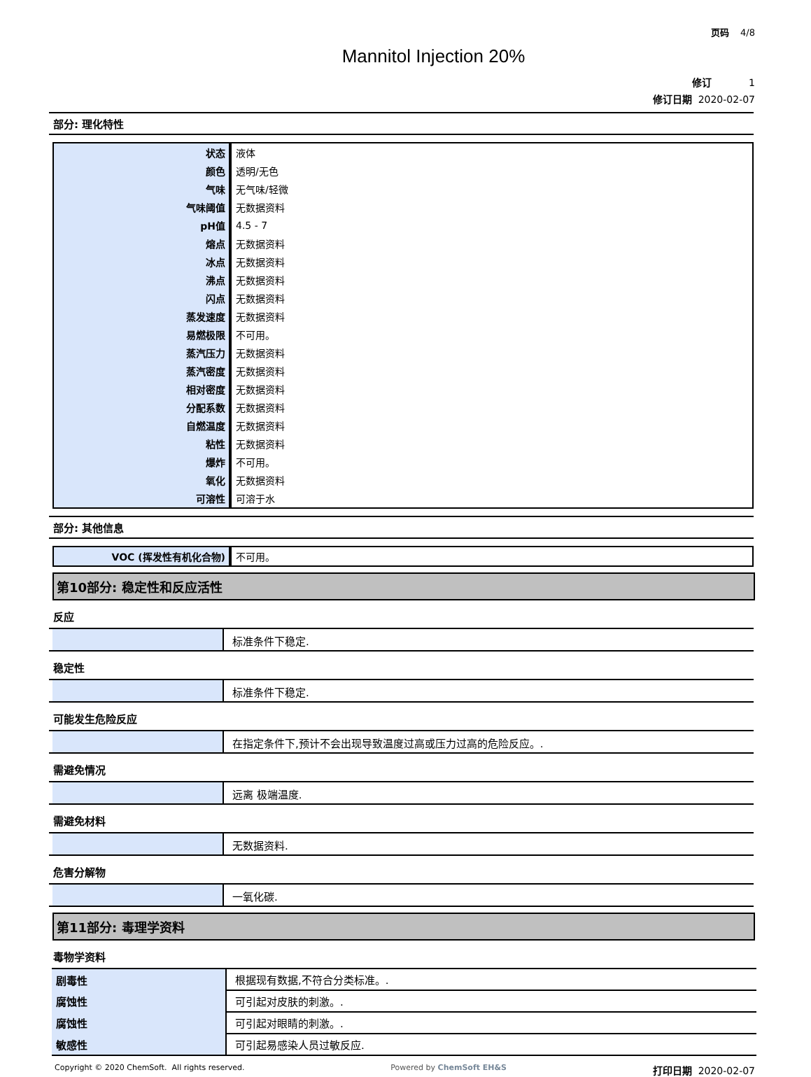页码 4/8
Mannitol Injection 20%
修订 1
修订日期 2020-02-07
部分: 理化特性
| 状态 | 液体 |
| 颜色 | 透明/无色 |
| 气味 | 无气味/轻微 |
| 气味阈值 | 无数据资料 |
| pH值 | 4.5 - 7 |
| 熔点 | 无数据资料 |
| 冰点 | 无数据资料 |
| 沸点 | 无数据资料 |
| 闪点 | 无数据资料 |
| 蒸发速度 | 无数据资料 |
| 易燃极限 | 不可用。 |
| 蒸汽压力 | 无数据资料 |
| 蒸汽密度 | 无数据资料 |
| 相对密度 | 无数据资料 |
| 分配系数 | 无数据资料 |
| 自燃温度 | 无数据资料 |
| 粘性 | 无数据资料 |
| 爆炸 | 不可用。 |
| 氧化 | 无数据资料 |
| 可溶性 | 可溶于水 |
部分: 其他信息
| VOC (挥发性有机化合物) | 不可用。 |
第10部分: 稳定性和反应活性
反应
标准条件下稳定.
稳定性
标准条件下稳定.
可能发生危险反应
在指定条件下,预计不会出现导致温度过高或压力过高的危险反应。.
需避免情况
远离 极端温度.
需避免材料
无数据资料.
危害分解物
一氧化碳.
第11部分: 毒理学资料
毒物学资料
| 剧毒性 | 根据现有数据,不符合分类标准。. |
| 腐蚀性 | 可引起对皮肤的刺激。. |
| 腐蚀性 | 可引起对眼睛的刺激。. |
| 敏感性 | 可引起易感染人员过敏反应. |
Copyright © 2020 ChemSoft. All rights reserved. Powered by ChemSoft EH&S 打印日期 2020-02-07